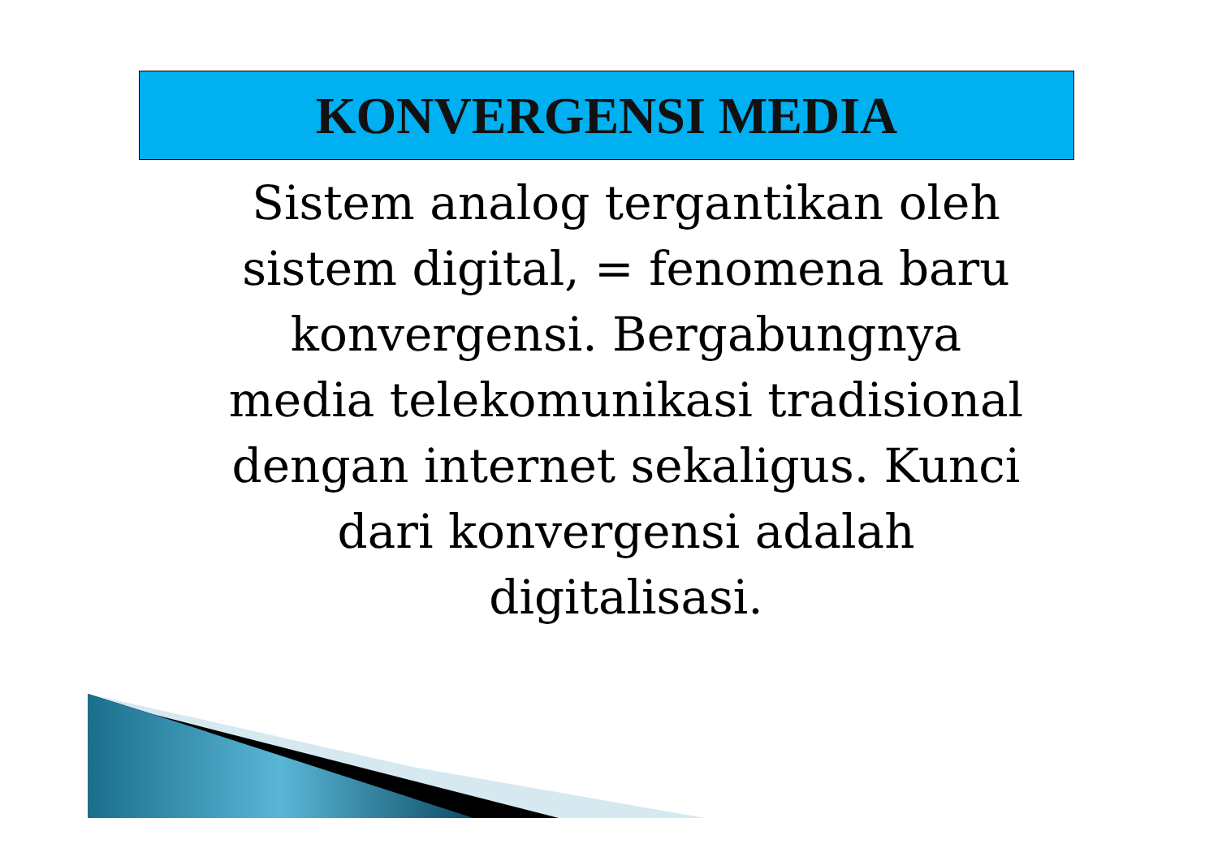KONVERGENSI MEDIA
Sistem analog tergantikan oleh
sistem digital, = fenomena baru
konvergensi. Bergabungnya
media telekomunikasi tradisional
dengan internet sekaligus. Kunci
dari konvergensi adalah
digitalisasi.